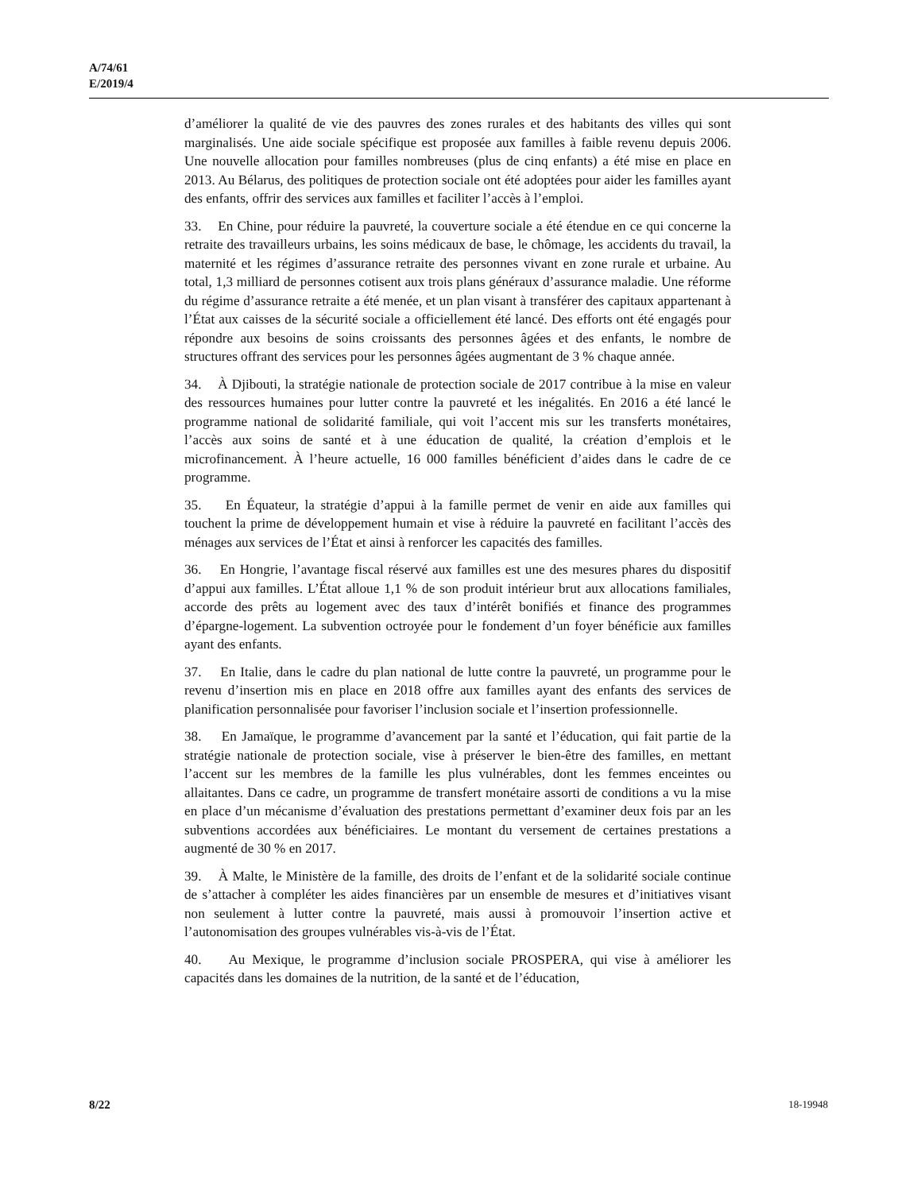A/74/61
E/2019/4
d’améliorer la qualité de vie des pauvres des zones rurales et des habitants des villes qui sont marginalisés. Une aide sociale spécifique est proposée aux familles à faible revenu depuis 2006. Une nouvelle allocation pour familles nombreuses (plus de cinq enfants) a été mise en place en 2013. Au Bélarus, des politiques de protection sociale ont été adoptées pour aider les familles ayant des enfants, offrir des services aux familles et faciliter l’accès à l’emploi.
33. En Chine, pour réduire la pauvreté, la couverture sociale a été étendue en ce qui concerne la retraite des travailleurs urbains, les soins médicaux de base, le chômage, les accidents du travail, la maternité et les régimes d’assurance retraite des personnes vivant en zone rurale et urbaine. Au total, 1,3 milliard de personnes cotisent aux trois plans généraux d’assurance maladie. Une réforme du régime d’assurance retraite a été menée, et un plan visant à transférer des capitaux appartenant à l’État aux caisses de la sécurité sociale a officiellement été lancé. Des efforts ont été engagés pour répondre aux besoins de soins croissants des personnes âgées et des enfants, le nombre de structures offrant des services pour les personnes âgées augmentant de 3 % chaque année.
34. À Djibouti, la stratégie nationale de protection sociale de 2017 contribue à la mise en valeur des ressources humaines pour lutter contre la pauvreté et les inégalités. En 2016 a été lancé le programme national de solidarité familiale, qui voit l’accent mis sur les transferts monétaires, l’accès aux soins de santé et à une éducation de qualité, la création d’emplois et le microfinancement. À l’heure actuelle, 16 000 familles bénéficient d’aides dans le cadre de ce programme.
35. En Équateur, la stratégie d’appui à la famille permet de venir en aide aux familles qui touchent la prime de développement humain et vise à réduire la pauvreté en facilitant l’accès des ménages aux services de l’État et ainsi à renforcer les capacités des familles.
36. En Hongrie, l’avantage fiscal réservé aux familles est une des mesures phares du dispositif d’appui aux familles. L’État alloue 1,1 % de son produit intérieur brut aux allocations familiales, accorde des prêts au logement avec des taux d’intérêt bonifiés et finance des programmes d’épargne-logement. La subvention octroyée pour le fondement d’un foyer bénéficie aux familles ayant des enfants.
37. En Italie, dans le cadre du plan national de lutte contre la pauvreté, un programme pour le revenu d’insertion mis en place en 2018 offre aux familles ayant des enfants des services de planification personnalisée pour favoriser l’inclusion sociale et l’insertion professionnelle.
38. En Jamaïque, le programme d’avancement par la santé et l’éducation, qui fait partie de la stratégie nationale de protection sociale, vise à préserver le bien-être des familles, en mettant l’accent sur les membres de la famille les plus vulnérables, dont les femmes enceintes ou allaitantes. Dans ce cadre, un programme de transfert monétaire assorti de conditions a vu la mise en place d’un mécanisme d’évaluation des prestations permettant d’examiner deux fois par an les subventions accordées aux bénéficiaires. Le montant du versement de certaines prestations a augmenté de 30 % en 2017.
39. À Malte, le Ministère de la famille, des droits de l’enfant et de la solidarité sociale continue de s’attacher à compléter les aides financières par un ensemble de mesures et d’initiatives visant non seulement à lutter contre la pauvreté, mais aussi à promouvoir l’insertion active et l’autonomisation des groupes vulnérables vis-à-vis de l’État.
40. Au Mexique, le programme d’inclusion sociale PROSPERA, qui vise à améliorer les capacités dans les domaines de la nutrition, de la santé et de l’éducation,
8/22 18-19948